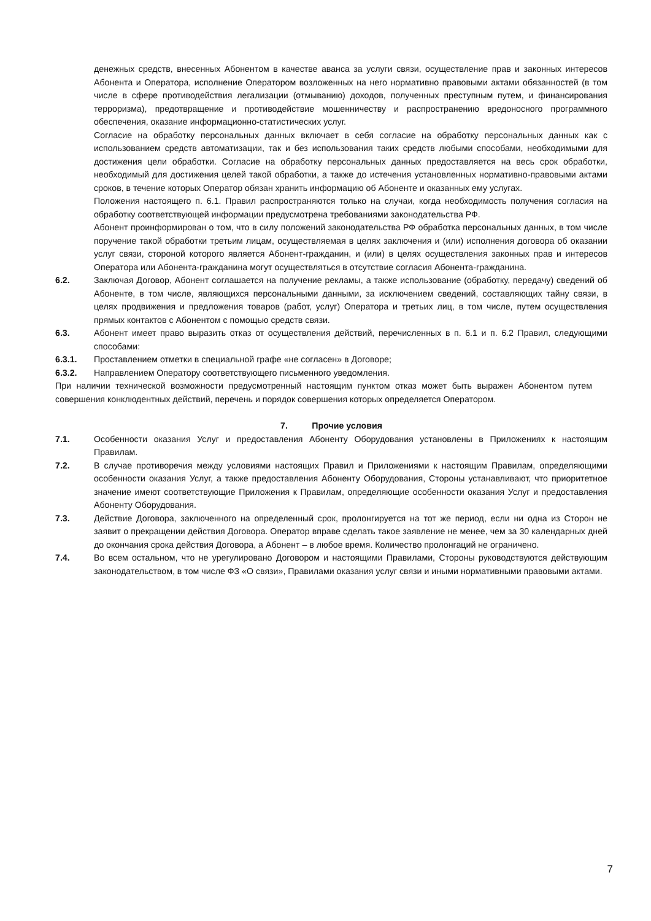денежных средств, внесенных Абонентом в качестве аванса за услуги связи, осуществление прав и законных интересов Абонента и Оператора, исполнение Оператором возложенных на него нормативно правовыми актами обязанностей (в том числе в сфере противодействия легализации (отмыванию) доходов, полученных преступным путем, и финансирования терроризма), предотвращение и противодействие мошенничеству и распространению вредоносного программного обеспечения, оказание информационно-статистических услуг.
Согласие на обработку персональных данных включает в себя согласие на обработку персональных данных как с использованием средств автоматизации, так и без использования таких средств любыми способами, необходимыми для достижения цели обработки. Согласие на обработку персональных данных предоставляется на весь срок обработки, необходимый для достижения целей такой обработки, а также до истечения установленных нормативно-правовыми актами сроков, в течение которых Оператор обязан хранить информацию об Абоненте и оказанных ему услугах.
Положения настоящего п. 6.1. Правил распространяются только на случаи, когда необходимость получения согласия на обработку соответствующей информации предусмотрена требованиями законодательства РФ.
Абонент проинформирован о том, что в силу положений законодательства РФ обработка персональных данных, в том числе поручение такой обработки третьим лицам, осуществляемая в целях заключения и (или) исполнения договора об оказании услуг связи, стороной которого является Абонент-гражданин, и (или) в целях осуществления законных прав и интересов Оператора или Абонента-гражданина могут осуществляться в отсутствие согласия Абонента-гражданина.
6.2. Заключая Договор, Абонент соглашается на получение рекламы, а также использование (обработку, передачу) сведений об Абоненте, в том числе, являющихся персональными данными, за исключением сведений, составляющих тайну связи, в целях продвижения и предложения товаров (работ, услуг) Оператора и третьих лиц, в том числе, путем осуществления прямых контактов с Абонентом с помощью средств связи.
6.3. Абонент имеет право выразить отказ от осуществления действий, перечисленных в п. 6.1 и п. 6.2 Правил, следующими способами:
6.3.1. Проставлением отметки в специальной графе «не согласен» в Договоре;
6.3.2. Направлением Оператору соответствующего письменного уведомления.
При наличии технической возможности предусмотренный настоящим пунктом отказ может быть выражен Абонентом путем совершения конклюдентных действий, перечень и порядок совершения которых определяется Оператором.
7. Прочие условия
7.1. Особенности оказания Услуг и предоставления Абоненту Оборудования установлены в Приложениях к настоящим Правилам.
7.2. В случае противоречия между условиями настоящих Правил и Приложениями к настоящим Правилам, определяющими особенности оказания Услуг, а также предоставления Абоненту Оборудования, Стороны устанавливают, что приоритетное значение имеют соответствующие Приложения к Правилам, определяющие особенности оказания Услуг и предоставления Абоненту Оборудования.
7.3. Действие Договора, заключенного на определенный срок, пролонгируется на тот же период, если ни одна из Сторон не заявит о прекращении действия Договора. Оператор вправе сделать такое заявление не менее, чем за 30 календарных дней до окончания срока действия Договора, а Абонент – в любое время. Количество пролонгаций не ограничено.
7.4. Во всем остальном, что не урегулировано Договором и настоящими Правилами, Стороны руководствуются действующим законодательством, в том числе ФЗ «О связи», Правилами оказания услуг связи и иными нормативными правовыми актами.
7